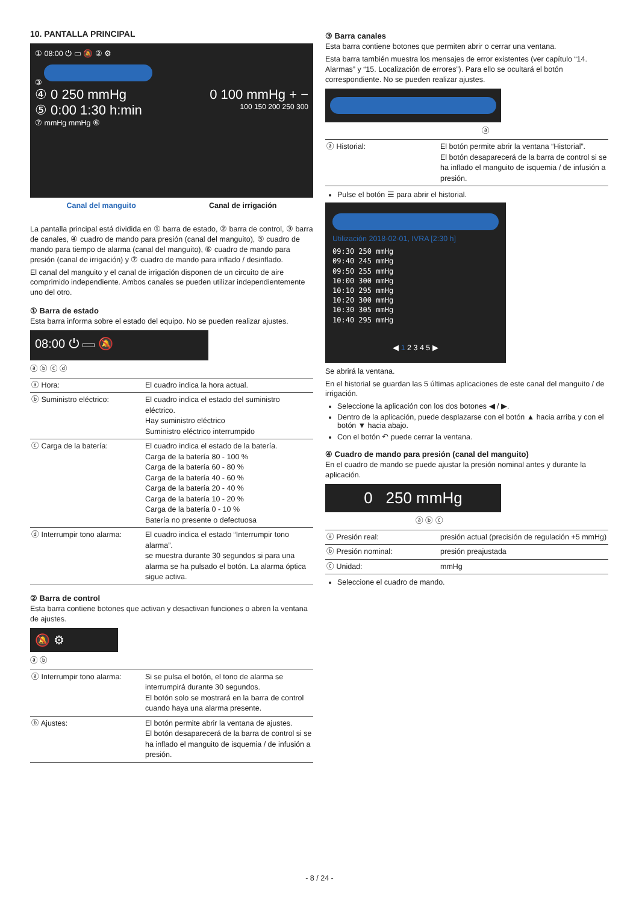10. PANTALLA PRINCIPAL
① 08:00 ⏻ ▭ 🔕 ② ⚙
③
④ 0 250 mmHg 0 100 mmHg + −
⑤ 0:00 1:30 h:min 100 150 200 250 300
⑦ mmHg mmHg ⑥
Canal del manguito Canal de irrigación
La pantalla principal está dividida en ① barra de estado, ② barra de control, ③ barra de canales, ④ cuadro de mando para presión (canal del manguito), ⑤ cuadro de mando para tiempo de alarma (canal del manguito), ⑥ cuadro de mando para presión (canal de irrigación) y ⑦ cuadro de mando para inflado / desinflado.
El canal del manguito y el canal de irrigación disponen de un circuito de aire comprimido independiente. Ambos canales se pueden utilizar independientemente uno del otro.
① Barra de estado
Esta barra informa sobre el estado del equipo. No se pueden realizar ajustes.
08:00 ⏻ ▭ 🔕
ⓐ ⓑ ⓒ ⓓ
| ⓐ Hora: | El cuadro indica la hora actual. |
| ⓑ Suministro eléctrico: | El cuadro indica el estado del suministro eléctrico. Hay suministro eléctrico Suministro eléctrico interrumpido |
| ⓒ Carga de la batería: | El cuadro indica el estado de la batería. Carga de la batería 80 - 100 % Carga de la batería 60 - 80 % Carga de la batería 40 - 60 % Carga de la batería 20 - 40 % Carga de la batería 10 - 20 % Carga de la batería 0 - 10 % Batería no presente o defectuosa |
| ⓓ Interrumpir tono alarma: | El cuadro indica el estado “Interrumpir tono alarma”. se muestra durante 30 segundos si para una alarma se ha pulsado el botón. La alarma óptica sigue activa. |
② Barra de control
Esta barra contiene botones que activan y desactivan funciones o abren la ventana de ajustes.
🔕 ⚙
ⓐ ⓑ
| ⓐ Interrumpir tono alarma: | Si se pulsa el botón, el tono de alarma se interrumpirá durante 30 segundos. El botón solo se mostrará en la barra de control cuando haya una alarma presente. |
| ⓑ Ajustes: | El botón permite abrir la ventana de ajustes. El botón desaparecerá de la barra de control si se ha inflado el manguito de isquemia / de infusión a presión. |
③ Barra canales
Esta barra contiene botones que permiten abrir o cerrar una ventana.
Esta barra también muestra los mensajes de error existentes (ver capítulo “14. Alarmas” y “15. Localización de errores”). Para ello se ocultará el botón correspondiente. No se pueden realizar ajustes.
ⓐ
| ⓐ Historial: | El botón permite abrir la ventana “Historial”. El botón desaparecerá de la barra de control si se ha inflado el manguito de isquemia / de infusión a presión. |
Pulse el botón ☰ para abrir el historial.
Utilización 2018-02-01, IVRA [2:30 h]
09:30 250 mmHg
09:40 245 mmHg
09:50 255 mmHg
10:00 300 mmHg
10:10 295 mmHg
10:20 300 mmHg
10:30 305 mmHg
10:40 295 mmHg
◀ 1 2 3 4 5 ▶
Se abrirá la ventana.
En el historial se guardan las 5 últimas aplicaciones de este canal del manguito / de irrigación.
Seleccione la aplicación con los dos botones ◀ / ▶.
Dentro de la aplicación, puede desplazarse con el botón ▲ hacia arriba y con el botón ▼ hacia abajo.
Con el botón ↶ puede cerrar la ventana.
④ Cuadro de mando para presión (canal del manguito)
En el cuadro de mando se puede ajustar la presión nominal antes y durante la aplicación.
0 250 mmHg
ⓐ ⓑ ⓒ
| ⓐ Presión real: | presión actual (precisión de regulación +5 mmHg) |
| ⓑ Presión nominal: | presión preajustada |
| ⓒ Unidad: | mmHg |
Seleccione el cuadro de mando.
- 8 / 24 -